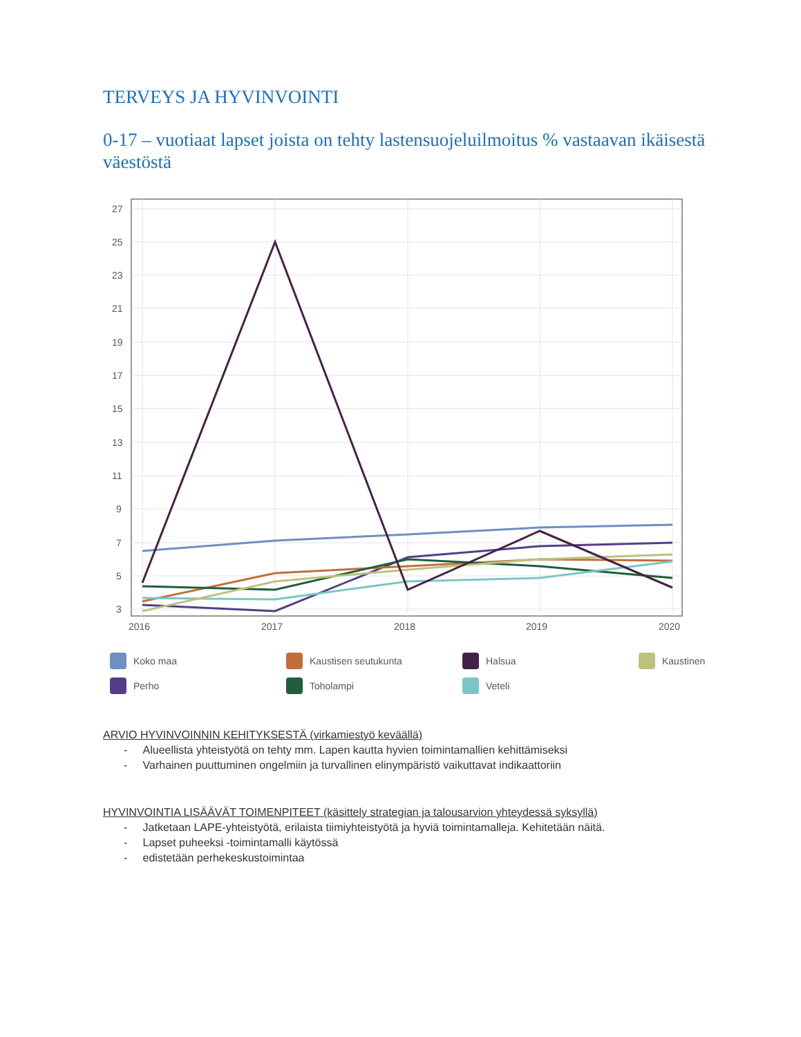TERVEYS JA HYVINVOINTI
0-17 – vuotiaat lapset joista on tehty lastensuojeluilmoitus % vastaavan ikäisestä väestöstä
27
25
23
21
19
17
15
13
11
9
7
5
3
2016
2017
2018
2019
2020
Koko maa
Kaustisen seutukunta
Halsua
Kaustinen
Perho
Toholampi
Veteli
ARVIO HYVINVOINNIN KEHITYKSESTÄ (virkamiestyö keväällä)
- Alueellista yhteistyötä on tehty mm. Lapen kautta hyvien toimintamallien kehittämiseksi
- Varhainen puuttuminen ongelmiin ja turvallinen elinympäristö vaikuttavat indikaattoriin
HYVINVOINTIA LISÄÄVÄT TOIMENPITEET (käsittely strategian ja talousarvion yhteydessä syksyllä)
- Jatketaan LAPE-yhteistyötä, erilaista tiimiyhteistyötä ja hyviä toimintamalleja. Kehitetään näitä.
- Lapset puheeksi -toimintamalli käytössä
- edistetään perhekeskustoimintaa